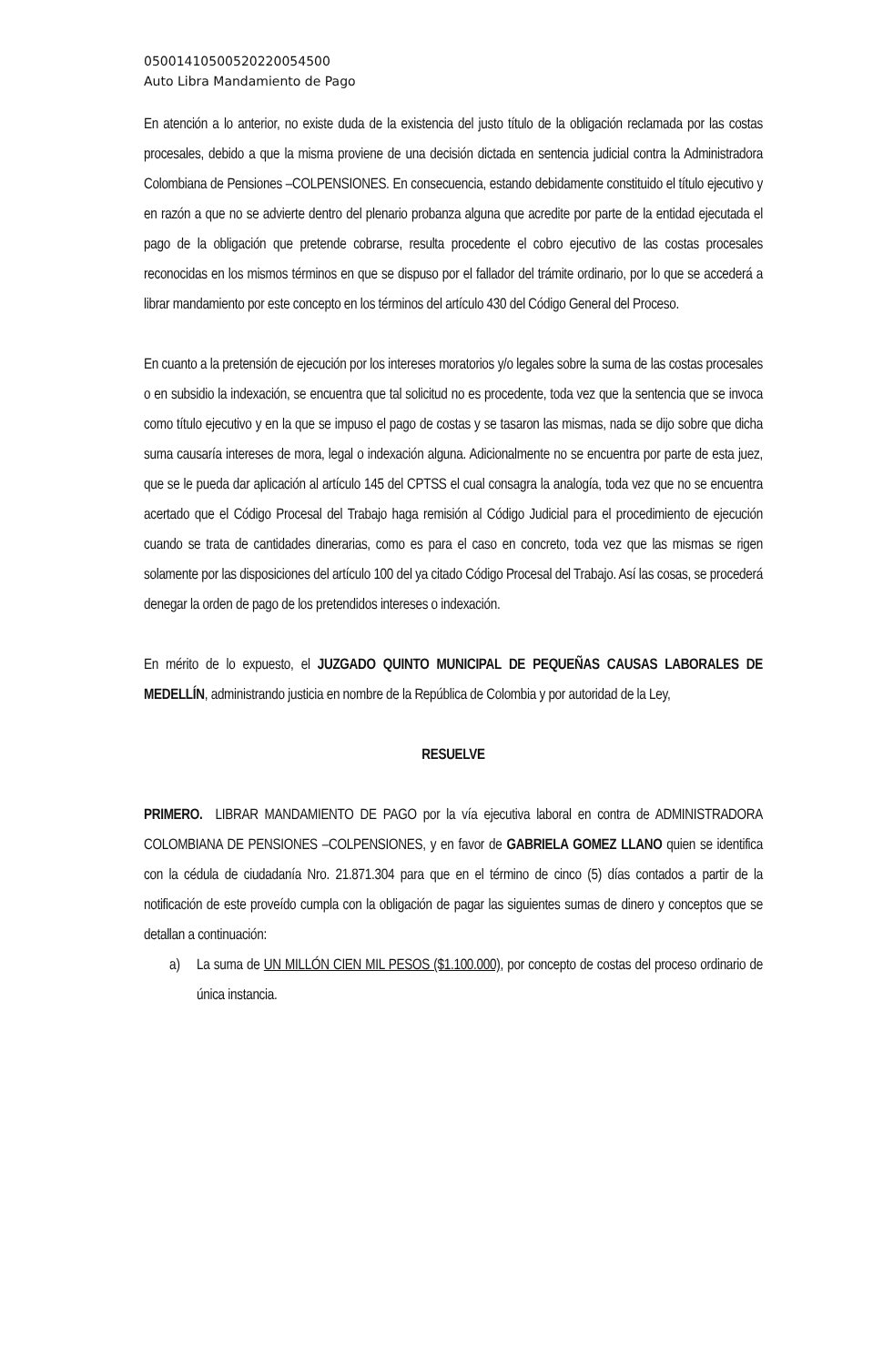05001410500520220054500
Auto Libra Mandamiento de Pago
En atención a lo anterior, no existe duda de la existencia del justo título de la obligación reclamada por las costas procesales, debido a que la misma proviene de una decisión dictada en sentencia judicial contra la Administradora Colombiana de Pensiones –COLPENSIONES. En consecuencia, estando debidamente constituido el título ejecutivo y en razón a que no se advierte dentro del plenario probanza alguna que acredite por parte de la entidad ejecutada el pago de la obligación que pretende cobrarse, resulta procedente el cobro ejecutivo de las costas procesales reconocidas en los mismos términos en que se dispuso por el fallador del trámite ordinario, por lo que se accederá a librar mandamiento por este concepto en los términos del artículo 430 del Código General del Proceso.
En cuanto a la pretensión de ejecución por los intereses moratorios y/o legales sobre la suma de las costas procesales o en subsidio la indexación, se encuentra que tal solicitud no es procedente, toda vez que la sentencia que se invoca como título ejecutivo y en la que se impuso el pago de costas y se tasaron las mismas, nada se dijo sobre que dicha suma causaría intereses de mora, legal o indexación alguna. Adicionalmente no se encuentra por parte de esta juez, que se le pueda dar aplicación al artículo 145 del CPTSS el cual consagra la analogía, toda vez que no se encuentra acertado que el Código Procesal del Trabajo haga remisión al Código Judicial para el procedimiento de ejecución cuando se trata de cantidades dinerarias, como es para el caso en concreto, toda vez que las mismas se rigen solamente por las disposiciones del artículo 100 del ya citado Código Procesal del Trabajo. Así las cosas, se procederá denegar la orden de pago de los pretendidos intereses o indexación.
En mérito de lo expuesto, el JUZGADO QUINTO MUNICIPAL DE PEQUEÑAS CAUSAS LABORALES DE MEDELLÍN, administrando justicia en nombre de la República de Colombia y por autoridad de la Ley,
RESUELVE
PRIMERO. LIBRAR MANDAMIENTO DE PAGO por la vía ejecutiva laboral en contra de ADMINISTRADORA COLOMBIANA DE PENSIONES –COLPENSIONES, y en favor de GABRIELA GOMEZ LLANO quien se identifica con la cédula de ciudadanía Nro. 21.871.304 para que en el término de cinco (5) días contados a partir de la notificación de este proveído cumpla con la obligación de pagar las siguientes sumas de dinero y conceptos que se detallan a continuación:
a) La suma de UN MILLÓN CIEN MIL PESOS ($1.100.000), por concepto de costas del proceso ordinario de única instancia.